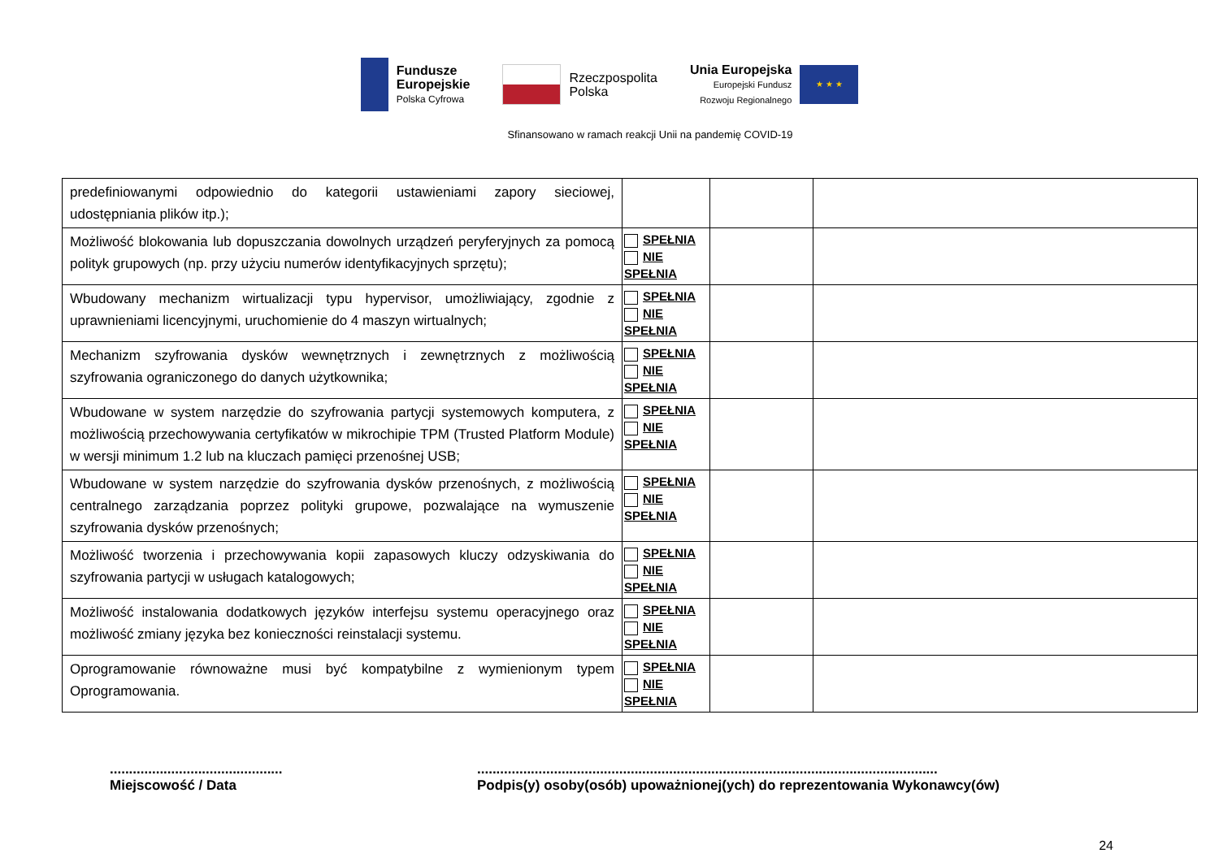Fundusze
Europejskie
Polska Cyfrowa
Rzeczpospolita
Polska
Unia Europejska
Europejski Fundusz
Rozwoju Regionalnego
★ ★ ★
Sfinansowano w ramach reakcji Unii na pandemię COVID-19
| predefiniowanymi odpowiednio do kategorii ustawieniami zapory sieciowej, udostępniania plików itp.); | | | |
| Możliwość blokowania lub dopuszczania dowolnych urządzeń peryferyjnych za pomocą polityk grupowych (np. przy użyciu numerów identyfikacyjnych sprzętu); | SPEŁNIA NIE SPEŁNIA | | |
| Wbudowany mechanizm wirtualizacji typu hypervisor, umożliwiający, zgodnie z uprawnieniami licencyjnymi, uruchomienie do 4 maszyn wirtualnych; | SPEŁNIA NIE SPEŁNIA | | |
| Mechanizm szyfrowania dysków wewnętrznych i zewnętrznych z możliwością szyfrowania ograniczonego do danych użytkownika; | SPEŁNIA NIE SPEŁNIA | | |
| Wbudowane w system narzędzie do szyfrowania partycji systemowych komputera, z możliwością przechowywania certyfikatów w mikrochipie TPM (Trusted Platform Module) w wersji minimum 1.2 lub na kluczach pamięci przenośnej USB; | SPEŁNIA NIE SPEŁNIA | | |
| Wbudowane w system narzędzie do szyfrowania dysków przenośnych, z możliwością centralnego zarządzania poprzez polityki grupowe, pozwalające na wymuszenie szyfrowania dysków przenośnych; | SPEŁNIA NIE SPEŁNIA | | |
| Możliwość tworzenia i przechowywania kopii zapasowych kluczy odzyskiwania do szyfrowania partycji w usługach katalogowych; | SPEŁNIA NIE SPEŁNIA | | |
| Możliwość instalowania dodatkowych języków interfejsu systemu operacyjnego oraz możliwość zmiany języka bez konieczności reinstalacji systemu. | SPEŁNIA NIE SPEŁNIA | | |
| Oprogramowanie równoważne musi być kompatybilne z wymienionym typem Oprogramowania. | SPEŁNIA NIE SPEŁNIA | | |
.............................................
Miejscowość / Data
........................................................................................................................
Podpis(y) osoby(osób) upoważnionej(ych) do reprezentowania Wykonawcy(ów)
24